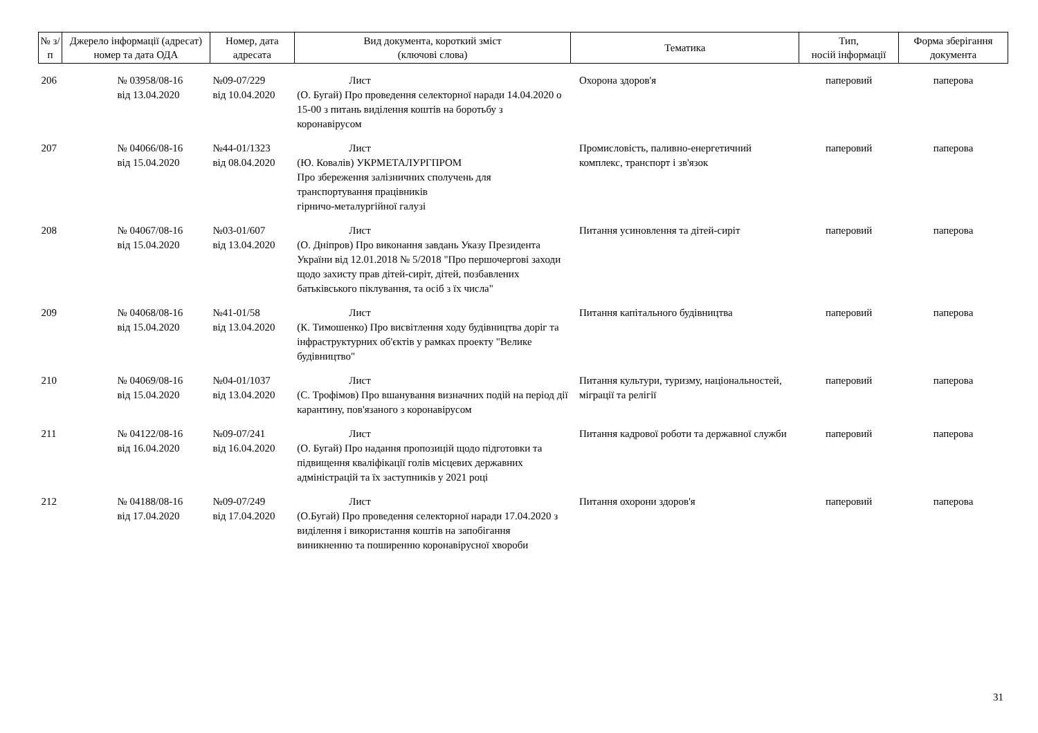| № з/п | Джерело інформації (адресат) номер та дата ОДА | Номер, дата адресата | Вид документа, короткий зміст (ключові слова) | Тематика | Тип, носій інформації | Форма зберігання документа |
| --- | --- | --- | --- | --- | --- | --- |
| 206 | № 03958/08-16 від 13.04.2020 | №09-07/229 від 10.04.2020 | Лист (О. Бугай) Про проведення селекторної наради 14.04.2020 о 15-00 з питань виділення коштів на боротьбу з коронавірусом | Охорона здоров'я | паперовий | паперова |
| 207 | № 04066/08-16 від 15.04.2020 | №44-01/1323 від 08.04.2020 | Лист (Ю. Ковалів) УКРМЕТАЛУРГПРОМ Про збереження залізничних сполучень для транспортування працівників гірничо-металургійної галузі | Промисловість, паливно-енергетичний комплекс, транспорт і зв'язок | паперовий | паперова |
| 208 | № 04067/08-16 від 15.04.2020 | №03-01/607 від 13.04.2020 | Лист (О. Дніпров) Про виконання завдань Указу Президента України від 12.01.2018 № 5/2018 "Про першочергові заходи щодо захисту прав дітей-сиріт, дітей, позбавлених батьківського піклування, та осіб з їх числа" | Питання усиновлення та дітей-сиріт | паперовий | паперова |
| 209 | № 04068/08-16 від 15.04.2020 | №41-01/58 від 13.04.2020 | Лист (К. Тимошенко) Про висвітлення ходу будівництва доріг та інфраструктурних об'єктів у рамках проекту "Велике будівництво" | Питання капітального будівництва | паперовий | паперова |
| 210 | № 04069/08-16 від 15.04.2020 | №04-01/1037 від 13.04.2020 | Лист (С. Трофімов) Про вшанування визначних подій на період дії карантину, пов'язаного з коронавірусом | Питання культури, туризму, національностей, міграції та релігії | паперовий | паперова |
| 211 | № 04122/08-16 від 16.04.2020 | №09-07/241 від 16.04.2020 | Лист (О. Бугай) Про надання пропозицій щодо підготовки та підвищення кваліфікації голів місцевих державних адміністрацій та їх заступників у 2021 році | Питання кадрової роботи та державної служби | паперовий | паперова |
| 212 | № 04188/08-16 від 17.04.2020 | №09-07/249 від 17.04.2020 | Лист (О.Бугай) Про проведення селекторної наради 17.04.2020 з виділення і використання коштів на запобігання виникненню та поширенню коронавірусної хвороби | Питання охорони здоров'я | паперовий | паперова |
31